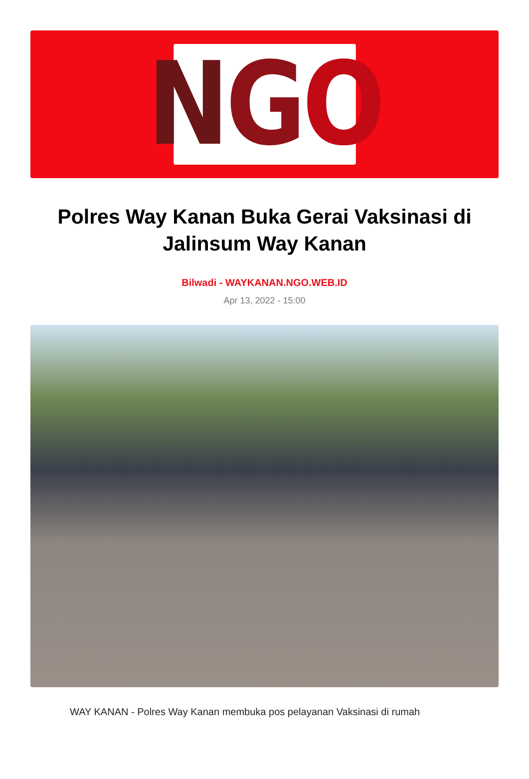N G O
Polres Way Kanan Buka Gerai Vaksinasi di Jalinsum Way Kanan
Bilwadi - WAYKANAN.NGO.WEB.ID
Apr 13, 2022 - 15:00
WAY KANAN - Polres Way Kanan membuka pos pelayanan Vaksinasi di rumah